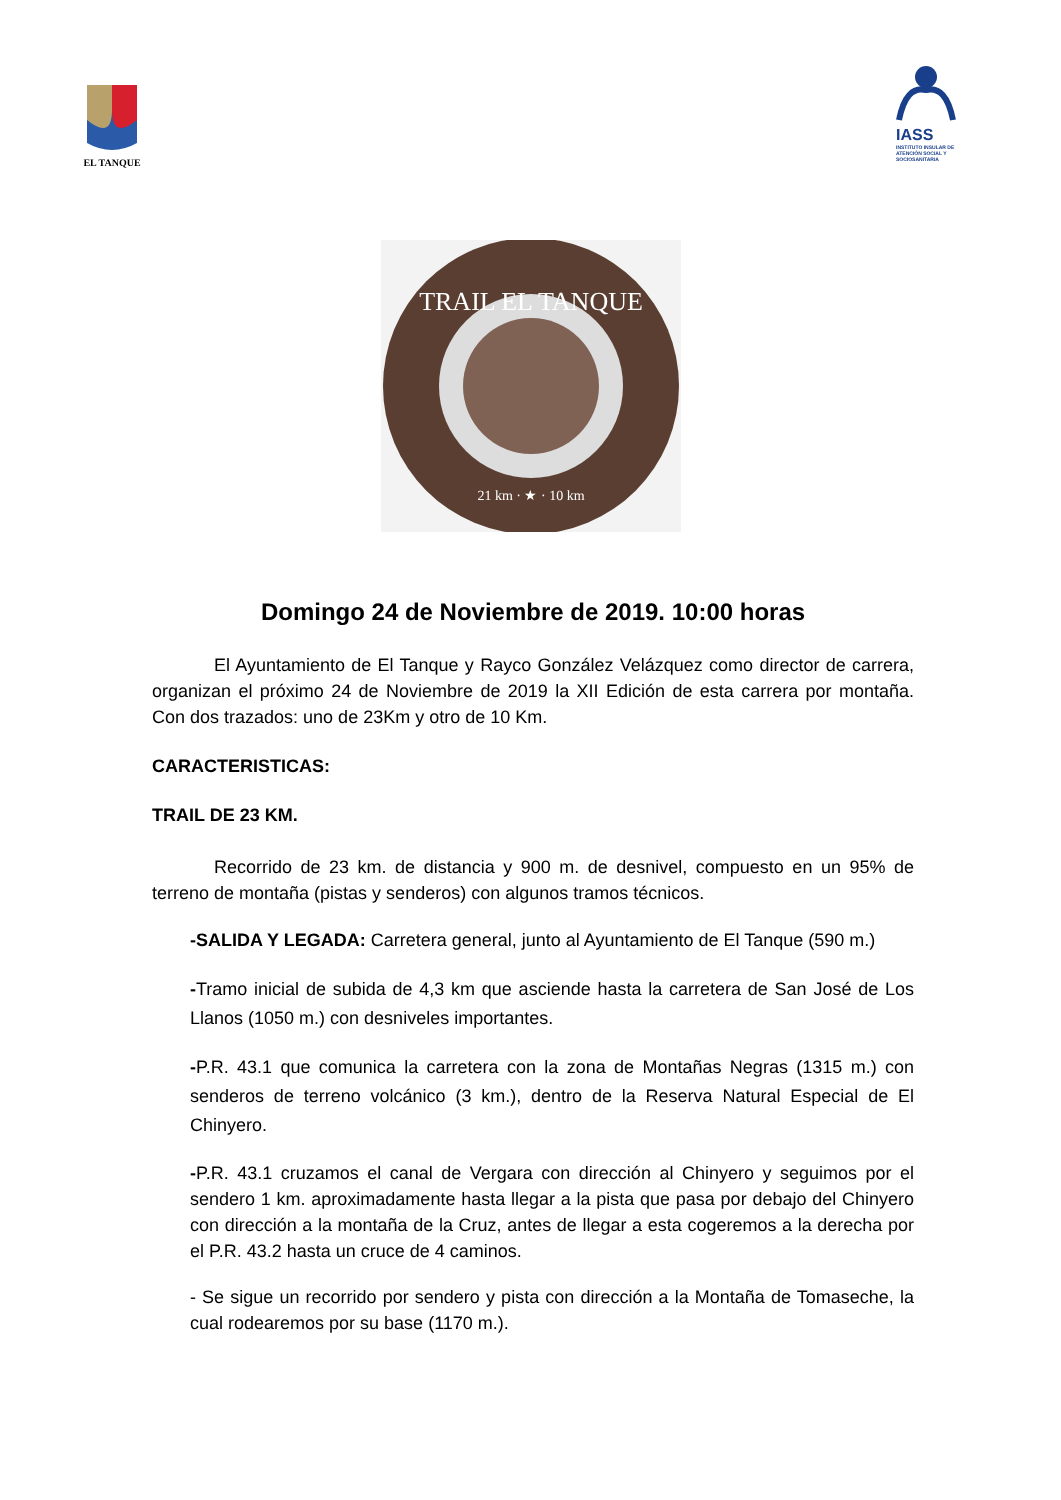EL TANQUE
IASS
INSTITUTO INSULAR DE ATENCIÓN SOCIAL Y SOCIOSANITARIA
TRAIL EL TANQUE
21 km · ★ · 10 km
Domingo 24 de Noviembre de 2019. 10:00 horas
El Ayuntamiento de El Tanque y Rayco González Velázquez como director de carrera, organizan el próximo 24 de Noviembre de 2019 la XII Edición de esta carrera por montaña. Con dos trazados: uno de 23Km y otro de 10 Km.
CARACTERISTICAS:
TRAIL DE 23 KM.
Recorrido de 23 km. de distancia y 900 m. de desnivel, compuesto en un 95% de terreno de montaña (pistas y senderos) con algunos tramos técnicos.
-SALIDA Y LEGADA: Carretera general, junto al Ayuntamiento de El Tanque (590 m.)
-Tramo inicial de subida de 4,3 km que asciende hasta la carretera de San José de Los Llanos (1050 m.) con desniveles importantes.
-P.R. 43.1 que comunica la carretera con la zona de Montañas Negras (1315 m.) con senderos de terreno volcánico (3 km.), dentro de la Reserva Natural Especial de El Chinyero.
-P.R. 43.1 cruzamos el canal de Vergara con dirección al Chinyero y seguimos por el sendero 1 km. aproximadamente hasta llegar a la pista que pasa por debajo del Chinyero con dirección a la montaña de la Cruz, antes de llegar a esta cogeremos a la derecha por el P.R. 43.2 hasta un cruce de 4 caminos.
- Se sigue un recorrido por sendero y pista con dirección a la Montaña de Tomaseche, la cual rodearemos por su base (1170 m.).